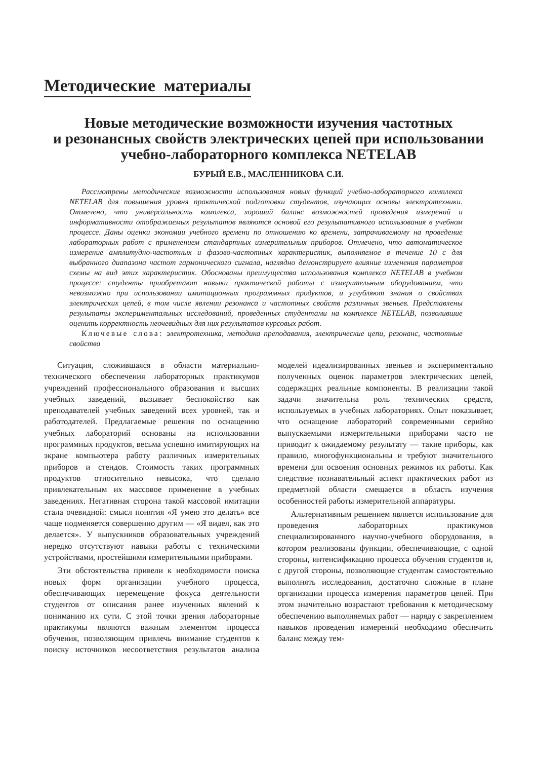Методические материалы
Новые методические возможности изучения частотных
и резонансных свойств электрических цепей при использовании
учебно-лабораторного комплекса NETELAB
БУРЫЙ Е.В., МАСЛЕННИКОВА С.И.
Рассмотрены методические возможности использования новых функций учебно-лабораторного комплекса NETELAB для повышения уровня практической подготовки студентов, изучающих основы электротехники. Отмечено, что универсальность комплекса, хороший баланс возможностей проведения измерений и информативности отображаемых результатов являются основой его результативного использования в учебном процессе. Даны оценки экономии учебного времени по отношению ко времени, затрачиваемому на проведение лабораторных работ с применением стандартных измерительных приборов. Отмечено, что автоматическое измерение амплитудно-частотных и фазово-частотных характеристик, выполняемое в течение 10 с для выбранного диапазона частот гармонического сигнала, наглядно демонстрирует влияние изменения параметров схемы на вид этих характеристик. Обоснованы преимущества использования комплекса NETELAB в учебном процессе: студенты приобретают навыки практической работы с измерительным оборудованием, что невозможно при использовании имитационных программных продуктов, и углубляют знания о свойствах электрических цепей, в том числе явлении резонанса и частотных свойств различных звеньев. Представлены результаты экспериментальных исследований, проведенных студентами на комплексе NETELAB, позволившие оценить корректность неочевидных для них результатов курсовых работ.
Ключевые слова: электротехника, методика преподавания, электрические цепи, резонанс, частотные свойства
Ситуация, сложившаяся в области материально-технического обеспечения лабораторных практикумов учреждений профессионального образования и высших учебных заведений, вызывает беспокойство как преподавателей учебных заведений всех уровней, так и работодателей. Предлагаемые решения по оснащению учебных лабораторий основаны на использовании программных продуктов, весьма успешно имитирующих на экране компьютера работу различных измерительных приборов и стендов. Стоимость таких программных продуктов относительно невысока, что сделало привлекательным их массовое применение в учебных заведениях. Негативная сторона такой массовой имитации стала очевидной: смысл понятия «Я умею это делать» все чаще подменяется совершенно другим — «Я видел, как это делается». У выпускников образовательных учреждений нередко отсутствуют навыки работы с техническими устройствами, простейшими измерительными приборами.
Эти обстоятельства привели к необходимости поиска новых форм организации учебного процесса, обеспечивающих перемещение фокуса деятельности студентов от описания ранее изученных явлений к пониманию их сути. С этой точки зрения лабораторные практикумы являются важным элементом процесса обучения, позволяющим привлечь внимание студентов к поиску источников несоответствия результатов анализа моделей идеализированных звеньев и экспериментально полученных оценок параметров электрических цепей, содержащих реальные компоненты. В реализации такой задачи значительна роль технических средств, используемых в учебных лабораториях. Опыт показывает, что оснащение лабораторий современными серийно выпускаемыми измерительными приборами часто не приводит к ожидаемому результату — такие приборы, как правило, многофункциональны и требуют значительного времени для освоения основных режимов их работы. Как следствие познавательный аспект практических работ из предметной области смещается в область изучения особенностей работы измерительной аппаратуры.
Альтернативным решением является использование для проведения лабораторных практикумов специализированного научно-учебного оборудования, в котором реализованы функции, обеспечивающие, с одной стороны, интенсификацию процесса обучения студентов и, с другой стороны, позволяющие студентам самостоятельно выполнять исследования, достаточно сложные в плане организации процесса измерения параметров цепей. При этом значительно возрастают требования к методическому обеспечению выполняемых работ — наряду с закреплением навыков проведения измерений необходимо обеспечить баланс между тем-